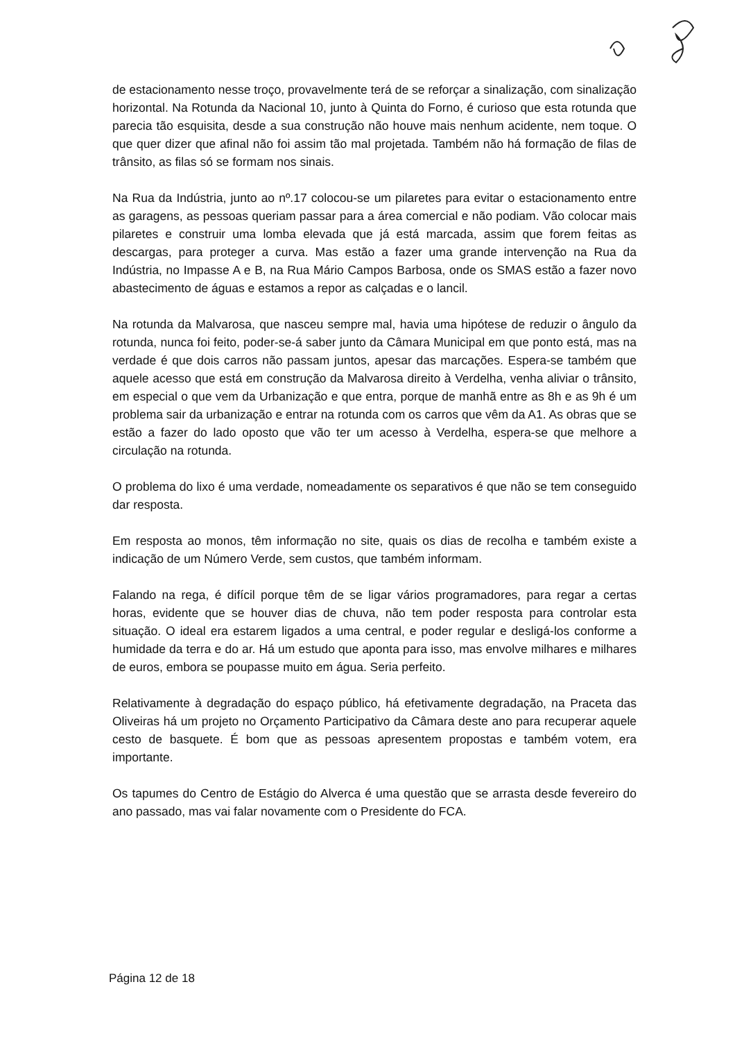de estacionamento nesse troço, provavelmente terá de se reforçar a sinalização, com sinalização horizontal. Na Rotunda da Nacional 10, junto à Quinta do Forno, é curioso que esta rotunda que parecia tão esquisita, desde a sua construção não houve mais nenhum acidente, nem toque. O que quer dizer que afinal não foi assim tão mal projetada. Também não há formação de filas de trânsito, as filas só se formam nos sinais.
Na Rua da Indústria, junto ao nº.17 colocou-se um pilaretes para evitar o estacionamento entre as garagens, as pessoas queriam passar para a área comercial e não podiam. Vão colocar mais pilaretes e construir uma lomba elevada que já está marcada, assim que forem feitas as descargas, para proteger a curva. Mas estão a fazer uma grande intervenção na Rua da Indústria, no Impasse A e B, na Rua Mário Campos Barbosa, onde os SMAS estão a fazer novo abastecimento de águas e estamos a repor as calçadas e o lancil.
Na rotunda da Malvarosa, que nasceu sempre mal, havia uma hipótese de reduzir o ângulo da rotunda, nunca foi feito, poder-se-á saber junto da Câmara Municipal em que ponto está, mas na verdade é que dois carros não passam juntos, apesar das marcações. Espera-se também que aquele acesso que está em construção da Malvarosa direito à Verdelha, venha aliviar o trânsito, em especial o que vem da Urbanização e que entra, porque de manhã entre as 8h e as 9h é um problema sair da urbanização e entrar na rotunda com os carros que vêm da A1. As obras que se estão a fazer do lado oposto que vão ter um acesso à Verdelha, espera-se que melhore a circulação na rotunda.
O problema do lixo é uma verdade, nomeadamente os separativos é que não se tem conseguido dar resposta.
Em resposta ao monos, têm informação no site, quais os dias de recolha e também existe a indicação de um Número Verde, sem custos, que também informam.
Falando na rega, é difícil porque têm de se ligar vários programadores, para regar a certas horas, evidente que se houver dias de chuva, não tem poder resposta para controlar esta situação. O ideal era estarem ligados a uma central, e poder regular e desligá-los conforme a humidade da terra e do ar. Há um estudo que aponta para isso, mas envolve milhares e milhares de euros, embora se poupasse muito em água. Seria perfeito.
Relativamente à degradação do espaço público, há efetivamente degradação, na Praceta das Oliveiras há um projeto no Orçamento Participativo da Câmara deste ano para recuperar aquele cesto de basquete. É bom que as pessoas apresentem propostas e também votem, era importante.
Os tapumes do Centro de Estágio do Alverca é uma questão que se arrasta desde fevereiro do ano passado, mas vai falar novamente com o Presidente do FCA.
Página 12 de 18